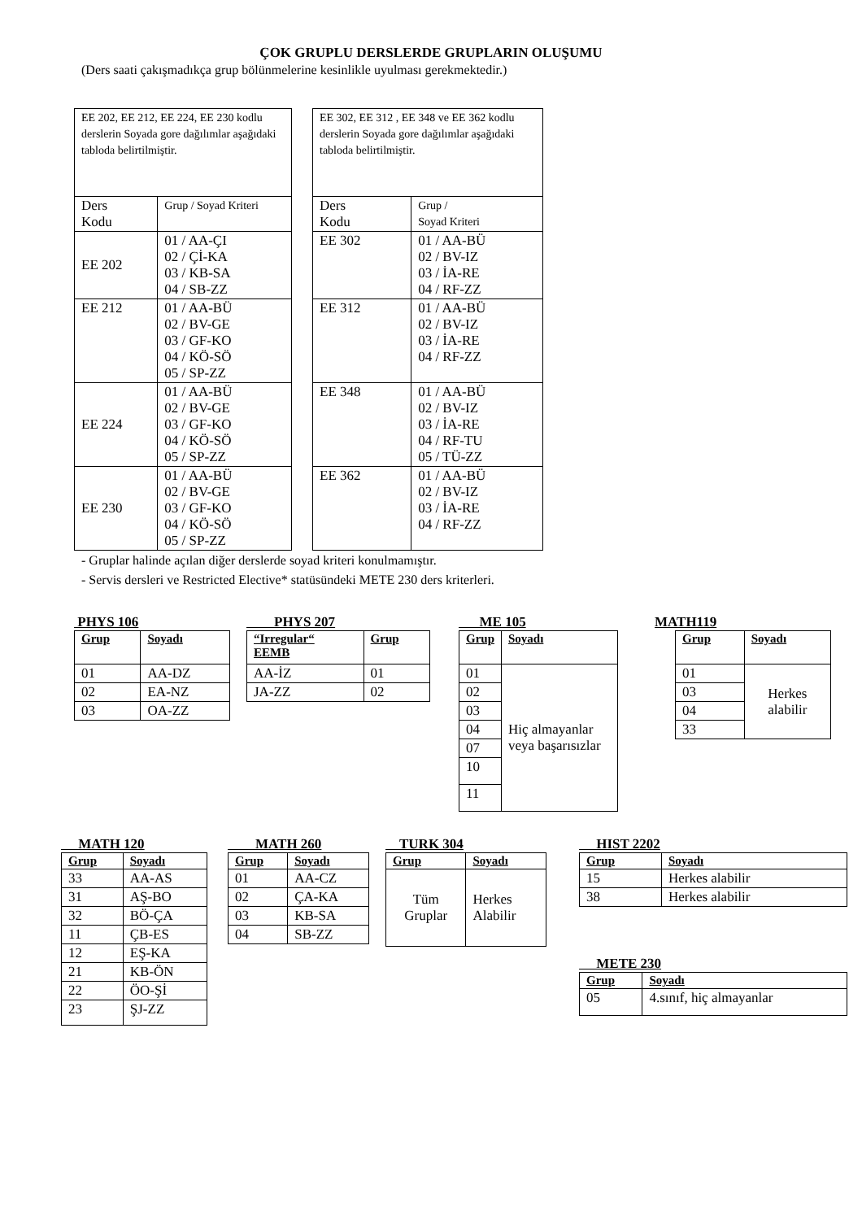ÇOK GRUPLU DERSLERDE GRUPLARIN OLUŞUMU
(Ders saati çakışmadıkça grup bölünmelerine kesinlikle uyulması gerekmektedir.)
| EE 202, EE 212, EE 224, EE 230 kodlu derslerin Soyada gore dağılımlar aşağıdaki tabloda belirtilmiştir. | |
| Ders Kodu | Grup / Soyad Kriteri |
| EE 202 | 01 / AA-ÇI 02 / Çİ-KA 03 / KB-SA 04 / SB-ZZ |
| EE 212 | 01 / AA-BÜ 02 / BV-GE 03 / GF-KO 04 / KÖ-SÖ 05 / SP-ZZ |
| EE 224 | 01 / AA-BÜ 02 / BV-GE 03 / GF-KO 04 / KÖ-SÖ 05 / SP-ZZ |
| EE 230 | 01 / AA-BÜ 02 / BV-GE 03 / GF-KO 04 / KÖ-SÖ 05 / SP-ZZ |
| EE 302, EE 312 , EE 348 ve EE 362 kodlu derslerin Soyada gore dağılımlar aşağıdaki tabloda belirtilmiştir. | |
| Ders Kodu | Grup / Soyad Kriteri |
| EE 302 | 01 / AA-BÜ 02 / BV-IZ 03 / İA-RE 04 / RF-ZZ |
| EE 312 | 01 / AA-BÜ 02 / BV-IZ 03 / İA-RE 04 / RF-ZZ |
| EE 348 | 01 / AA-BÜ 02 / BV-IZ 03 / İA-RE 04 / RF-TU 05 / TÜ-ZZ |
| EE 362 | 01 / AA-BÜ 02 / BV-IZ 03 / İA-RE 04 / RF-ZZ |
- Gruplar halinde açılan diğer derslerde soyad kriteri konulmamıştır.
- Servis dersleri ve Restricted Elective* statüsündeki METE 230 ders kriterleri.
PHYS 106
| Grup | Soyadı |
| --- | --- |
| 01 | AA-DZ |
| 02 | EA-NZ |
| 03 | OA-ZZ |
PHYS 207
| “Irregular“ EEMB | Grup |
| --- | --- |
| AA-İZ | 01 |
| JA-ZZ | 02 |
ME 105
| Grup | Soyadı |
| --- | --- |
| 01 | Hiç almayanlar veya başarısızlar |
| 02 | |
| 03 | |
| 04 | |
| 07 | |
| 10 | |
| 11 | |
MATH119
| Grup | Soyadı |
| --- | --- |
| 01 | Herkes alabilir |
| 03 | |
| 04 | |
| 33 | |
MATH 120
| Grup | Soyadı |
| --- | --- |
| 33 | AA-AS |
| 31 | AŞ-BO |
| 32 | BÖ-ÇA |
| 11 | ÇB-ES |
| 12 | EŞ-KA |
| 21 | KB-ÖN |
| 22 | ÖO-Şİ |
| 23 | ŞJ-ZZ |
MATH 260
| Grup | Soyadı |
| --- | --- |
| 01 | AA-CZ |
| 02 | ÇA-KA |
| 03 | KB-SA |
| 04 | SB-ZZ |
TURK 304
| Grup | Soyadı |
| --- | --- |
| Tüm Gruplar | Herkes Alabilir |
HIST 2202
| Grup | Soyadı |
| --- | --- |
| 15 | Herkes alabilir |
| 38 | Herkes alabilir |
METE 230
| Grup | Soyadı |
| --- | --- |
| 05 | 4.sınıf, hiç almayanlar |